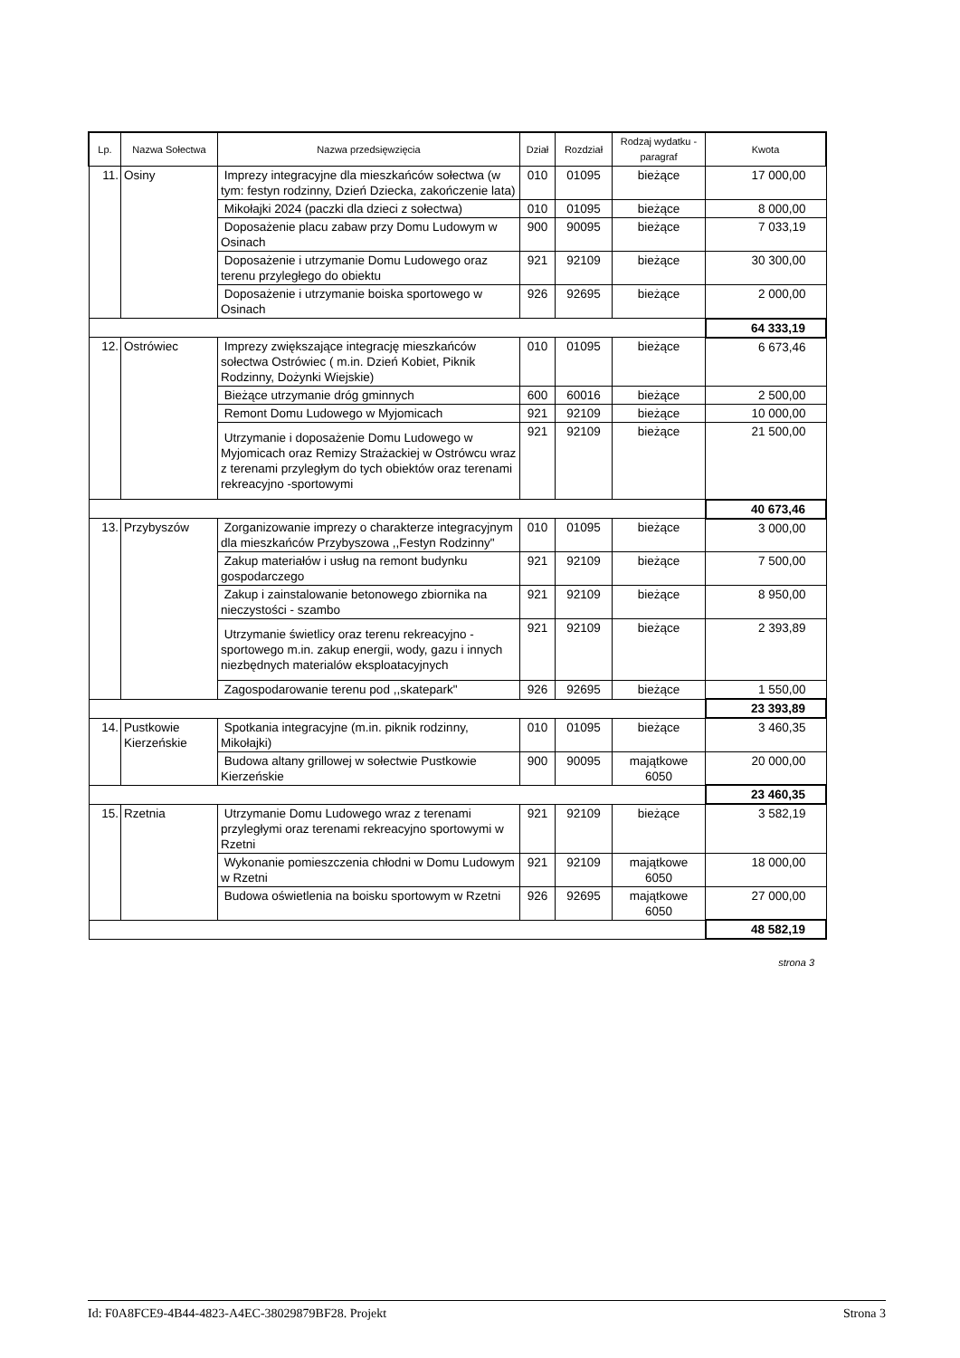| Lp. | Nazwa Sołectwa | Nazwa przedsięwzięcia | Dział | Rozdział | Rodzaj wydatku - paragraf | Kwota |
| --- | --- | --- | --- | --- | --- | --- |
| 11. | Osiny | Imprezy integracyjne dla mieszkańców sołectwa (w tym: festyn rodzinny, Dzień Dziecka, zakończenie lata) | 010 | 01095 | bieżące | 17 000,00 |
| | | Mikołajki 2024 (paczki dla dzieci z sołectwa) | 010 | 01095 | bieżące | 8 000,00 |
| | | Doposażenie placu zabaw przy Domu Ludowym w Osinach | 900 | 90095 | bieżące | 7 033,19 |
| | | Doposażenie i utrzymanie Domu Ludowego oraz terenu przyległego do obiektu | 921 | 92109 | bieżące | 30 300,00 |
| | | Doposażenie i utrzymanie boiska sportowego w Osinach | 926 | 92695 | bieżące | 2 000,00 |
| | | | | | | 64 333,19 |
| 12. | Ostrówiec | Imprezy zwiększające integrację mieszkańców sołectwa Ostrówiec ( m.in. Dzień Kobiet, Piknik Rodzinny, Dożynki Wiejskie) | 010 | 01095 | bieżące | 6 673,46 |
| | | Bieżące utrzymanie dróg gminnych | 600 | 60016 | bieżące | 2 500,00 |
| | | Remont Domu Ludowego w Myjomicach | 921 | 92109 | bieżące | 10 000,00 |
| | | Utrzymanie i doposażenie Domu Ludowego w Myjomicach oraz Remizy Strażackiej w Ostrówcu wraz z terenami przyległym do tych obiektów oraz terenami rekreacyjno -sportowymi | 921 | 92109 | bieżące | 21 500,00 |
| | | | | | | 40 673,46 |
| 13. | Przybyszów | Zorganizowanie imprezy o charakterze integracyjnym dla mieszkańców Przybyszowa ,,Festyn Rodzinny" | 010 | 01095 | bieżące | 3 000,00 |
| | | Zakup materiałów i usług na remont budynku gospodarczego | 921 | 92109 | bieżące | 7 500,00 |
| | | Zakup i zainstalowanie betonowego zbiornika na nieczystości - szambo | 921 | 92109 | bieżące | 8 950,00 |
| | | Utrzymanie świetlicy oraz terenu rekreacyjno - sportowego m.in. zakup energii, wody, gazu i innych niezbędnych materialów eksploatacyjnych | 921 | 92109 | bieżące | 2 393,89 |
| | | Zagospodarowanie terenu pod ,,skatepark" | 926 | 92695 | bieżące | 1 550,00 |
| | | | | | | 23 393,89 |
| 14. | Pustkowie Kierzeńskie | Spotkania integracyjne (m.in. piknik rodzinny, Mikołajki) | 010 | 01095 | bieżące | 3 460,35 |
| | | Budowa altany grillowej w sołectwie Pustkowie Kierzeńskie | 900 | 90095 | majątkowe 6050 | 20 000,00 |
| | | | | | | 23 460,35 |
| 15. | Rzetnia | Utrzymanie Domu Ludowego wraz z terenami przyległymi oraz terenami rekreacyjno sportowymi w Rzetni | 921 | 92109 | bieżące | 3 582,19 |
| | | Wykonanie pomieszczenia chłodni w Domu Ludowym w Rzetni | 921 | 92109 | majątkowe 6050 | 18 000,00 |
| | | Budowa oświetlenia na boisku sportowym w Rzetni | 926 | 92695 | majątkowe 6050 | 27 000,00 |
| | | | | | | 48 582,19 |
strona 3
Id: F0A8FCE9-4B44-4823-A4EC-38029879BF28. Projekt Strona 3